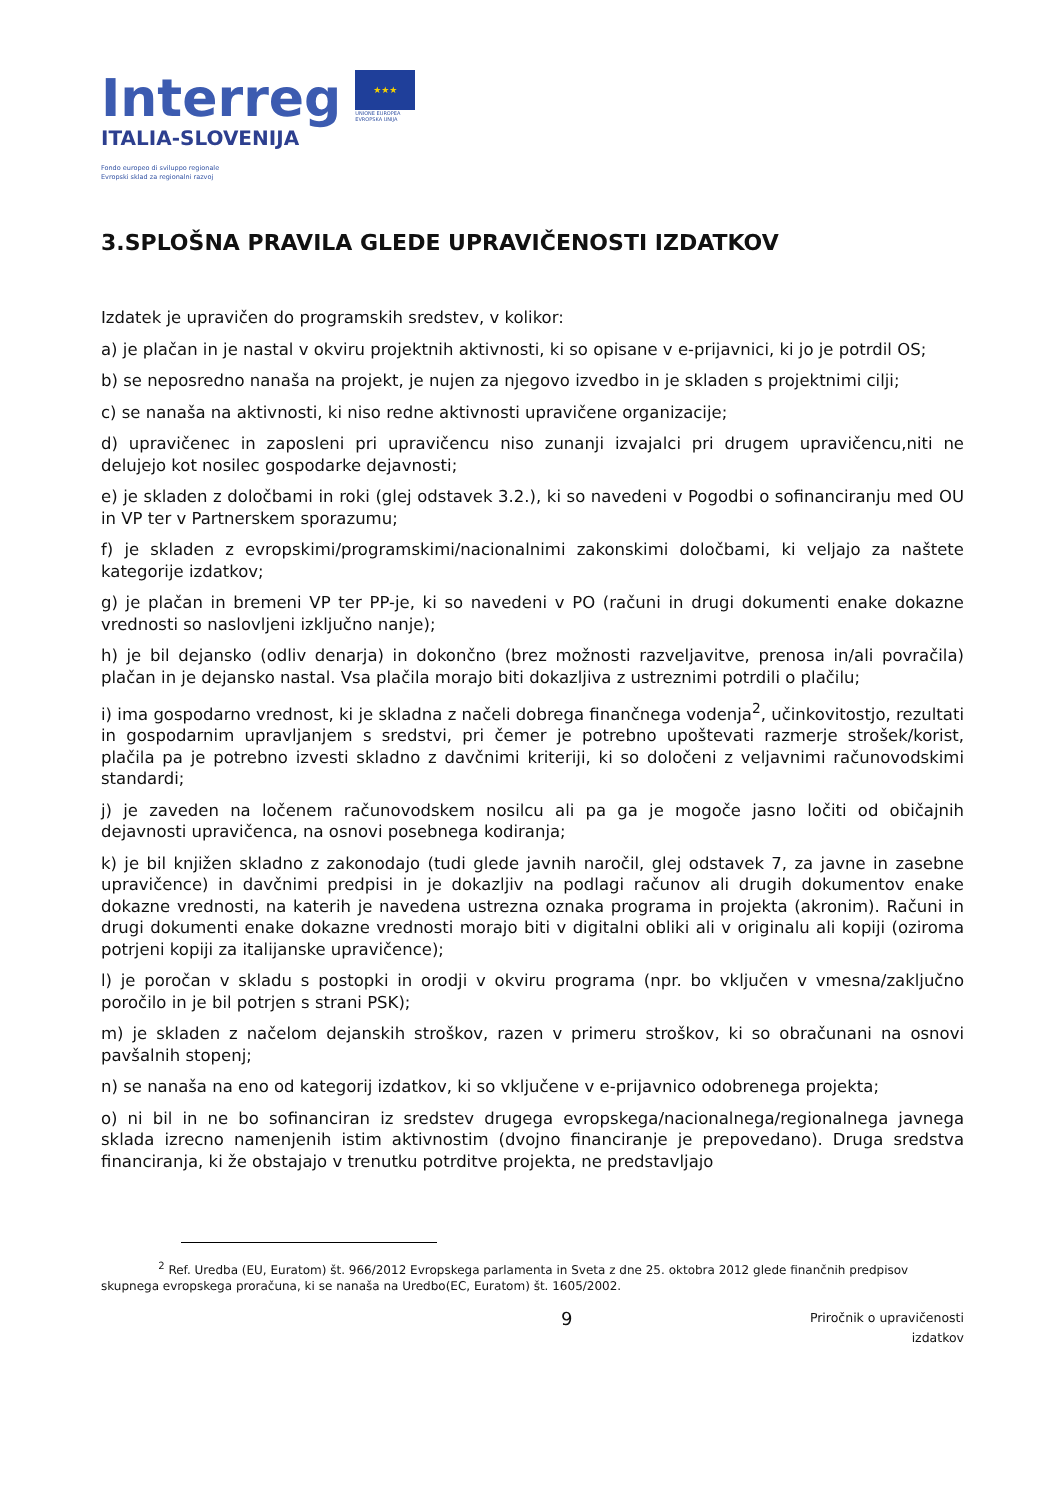Interreg
ITALIA-SLOVENIJA
Fondo europeo di sviluppo regionale
Evropski sklad za regionalni razvoj
★★★
UNIONE EUROPEA
EVROPSKA UNIJA
3.SPLOŠNA PRAVILA GLEDE UPRAVIČENOSTI IZDATKOV
Izdatek je upravičen do programskih sredstev, v kolikor:
a) je plačan in je nastal v okviru projektnih aktivnosti, ki so opisane v e-prijavnici, ki jo je potrdil OS;
b) se neposredno nanaša na projekt, je nujen za njegovo izvedbo in je skladen s projektnimi cilji;
c) se nanaša na aktivnosti, ki niso redne aktivnosti upravičene organizacije;
d) upravičenec in zaposleni pri upravičencu niso zunanji izvajalci pri drugem upravičencu,niti ne delujejo kot nosilec gospodarke dejavnosti;
e) je skladen z določbami in roki (glej odstavek 3.2.), ki so navedeni v Pogodbi o sofinanciranju med OU in VP ter v Partnerskem sporazumu;
f) je skladen z evropskimi/programskimi/nacionalnimi zakonskimi določbami, ki veljajo za naštete kategorije izdatkov;
g) je plačan in bremeni VP ter PP-je, ki so navedeni v PO (računi in drugi dokumenti enake dokazne vrednosti so naslovljeni izključno nanje);
h) je bil dejansko (odliv denarja) in dokončno (brez možnosti razveljavitve, prenosa in/ali povračila) plačan in je dejansko nastal. Vsa plačila morajo biti dokazljiva z ustreznimi potrdili o plačilu;
i) ima gospodarno vrednost, ki je skladna z načeli dobrega finančnega vodenja<sup>2</sup>, učinkovitostjo, rezultati in gospodarnim upravljanjem s sredstvi, pri čemer je potrebno upoštevati razmerje strošek/korist, plačila pa je potrebno izvesti skladno z davčnimi kriteriji, ki so določeni z veljavnimi računovodskimi standardi;
j) je zaveden na ločenem računovodskem nosilcu ali pa ga je mogoče jasno ločiti od običajnih dejavnosti upravičenca, na osnovi posebnega kodiranja;
k) je bil knjižen skladno z zakonodajo (tudi glede javnih naročil, glej odstavek 7, za javne in zasebne upravičence) in davčnimi predpisi in je dokazljiv na podlagi računov ali drugih dokumentov enake dokazne vrednosti, na katerih je navedena ustrezna oznaka programa in projekta (akronim). Računi in drugi dokumenti enake dokazne vrednosti morajo biti v digitalni obliki ali v originalu ali kopiji (oziroma potrjeni kopiji za italijanske upravičence);
l) je poročan v skladu s postopki in orodji v okviru programa (npr. bo vključen v vmesna/zaključno poročilo in je bil potrjen s strani PSK);
m) je skladen z načelom dejanskih stroškov, razen v primeru stroškov, ki so obračunani na osnovi pavšalnih stopenj;
n) se nanaša na eno od kategorij izdatkov, ki so vključene v e-prijavnico odobrenega projekta;
o) ni bil in ne bo sofinanciran iz sredstev drugega evropskega/nacionalnega/regionalnega javnega sklada izrecno namenjenih istim aktivnostim (dvojno financiranje je prepovedano). Druga sredstva financiranja, ki že obstajajo v trenutku potrditve projekta, ne predstavljajo
<sup>2</sup> Ref. Uredba (EU, Euratom) št. 966/2012 Evropskega parlamenta in Sveta z dne 25. oktobra 2012 glede finančnih predpisov skupnega evropskega proračuna, ki se nanaša na Uredbo(EC, Euratom) št. 1605/2002.
9 Priročnik o upravičenosti
izdatkov